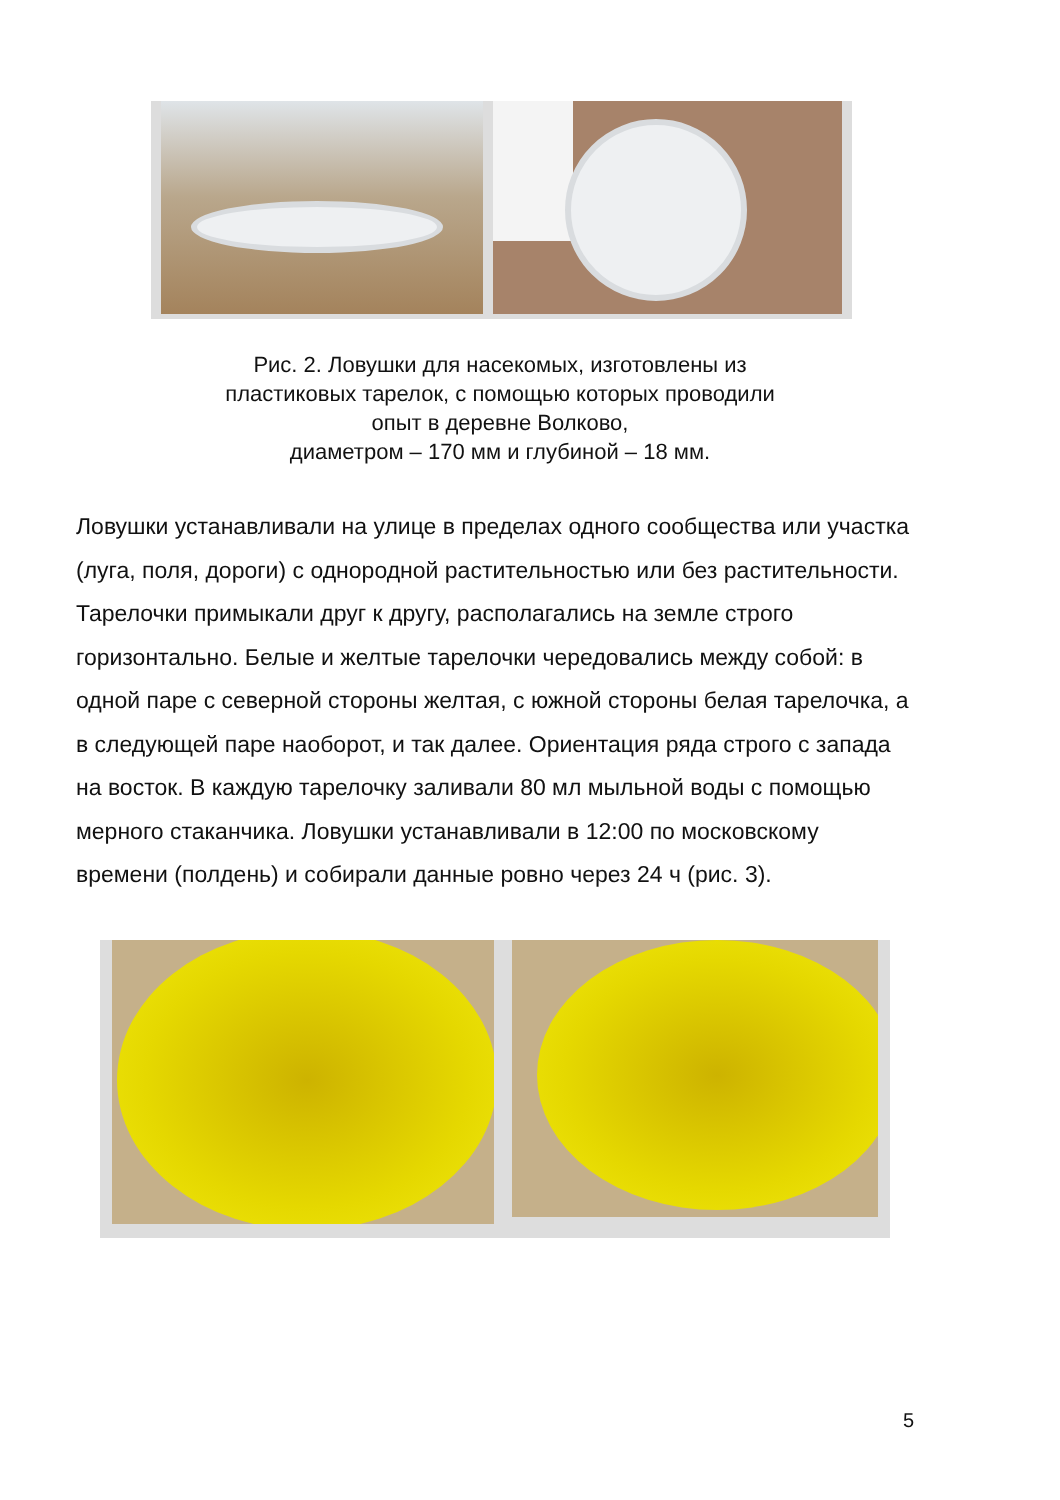Рис. 2. Ловушки для насекомых, изготовлены из
пластиковых тарелок, с помощью которых проводили
опыт в деревне Волково,
диаметром – 170 мм и глубиной – 18 мм.
Ловушки устанавливали на улице в пределах одного сообщества или участка (луга, поля, дороги) с однородной растительностью или без растительности. Тарелочки примыкали друг к другу, располагались на земле строго горизонтально. Белые и желтые тарелочки чередовались между собой: в одной паре с северной стороны желтая, с южной стороны белая тарелочка, а в следующей паре наоборот, и так далее. Ориентация ряда строго с запада на восток. В каждую тарелочку заливали 80 мл мыльной воды с помощью мерного стаканчика. Ловушки устанавливали в 12:00 по московскому времени (полдень) и собирали данные ровно через 24 ч (рис. 3).
5